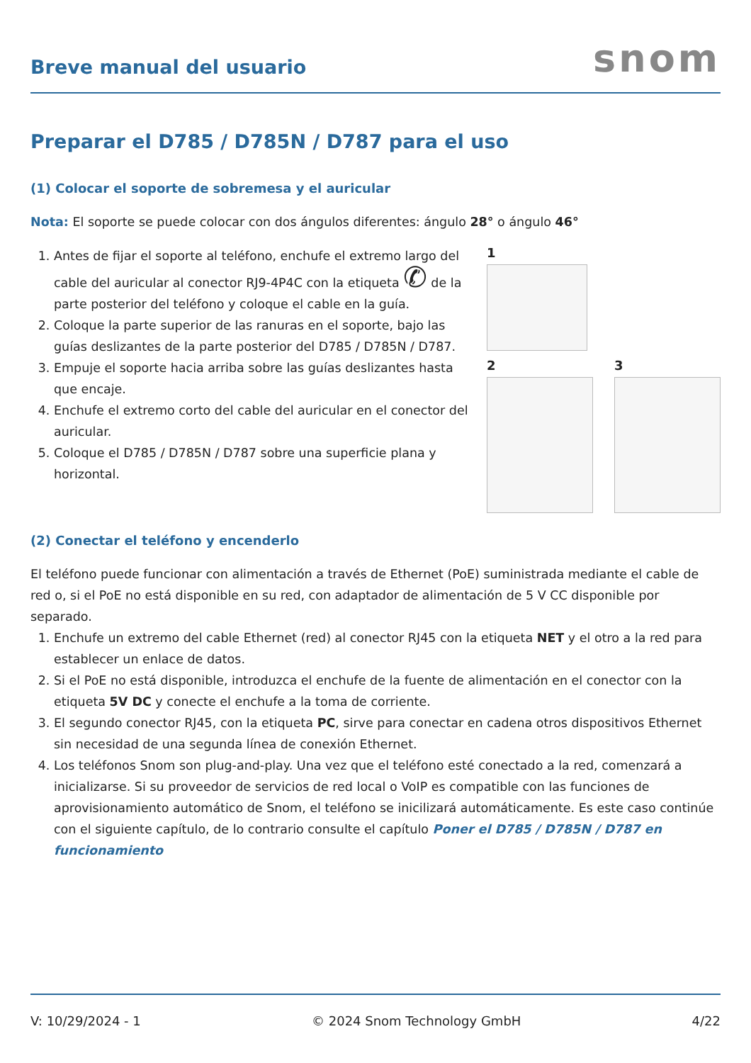Breve manual del usuario
snom
Preparar el D785 / D785N / D787 para el uso
(1) Colocar el soporte de sobremesa y el auricular
Nota: El soporte se puede colocar con dos ángulos diferentes: ángulo 28° o ángulo 46°
1. Antes de fijar el soporte al teléfono, enchufe el extremo largo del cable del auricular al conector RJ9-4P4C con la etiqueta ✆ de la parte posterior del teléfono y coloque el cable en la guía.
2. Coloque la parte superior de las ranuras en el soporte, bajo las guías deslizantes de la parte posterior del D785 / D785N / D787.
3. Empuje el soporte hacia arriba sobre las guías deslizantes hasta que encaje.
4. Enchufe el extremo corto del cable del auricular en el conector del auricular.
5. Coloque el D785 / D785N / D787 sobre una superficie plana y horizontal.
1
2 3
(2) Conectar el teléfono y encenderlo
El teléfono puede funcionar con alimentación a través de Ethernet (PoE) suministrada mediante el cable de red o, si el PoE no está disponible en su red, con adaptador de alimentación de 5 V CC disponible por separado.
1. Enchufe un extremo del cable Ethernet (red) al conector RJ45 con la etiqueta NET y el otro a la red para establecer un enlace de datos.
2. Si el PoE no está disponible, introduzca el enchufe de la fuente de alimentación en el conector con la etiqueta 5V DC y conecte el enchufe a la toma de corriente.
3. El segundo conector RJ45, con la etiqueta PC, sirve para conectar en cadena otros dispositivos Ethernet sin necesidad de una segunda línea de conexión Ethernet.
4. Los teléfonos Snom son plug-and-play. Una vez que el teléfono esté conectado a la red, comenzará a inicializarse. Si su proveedor de servicios de red local o VoIP es compatible con las funciones de aprovisionamiento automático de Snom, el teléfono se inicilizará automáticamente. Es este caso continúe con el siguiente capítulo, de lo contrario consulte el capítulo Poner el D785 / D785N / D787 en funcionamiento
V: 10/29/2024 - 1 © 2024 Snom Technology GmbH 4/22